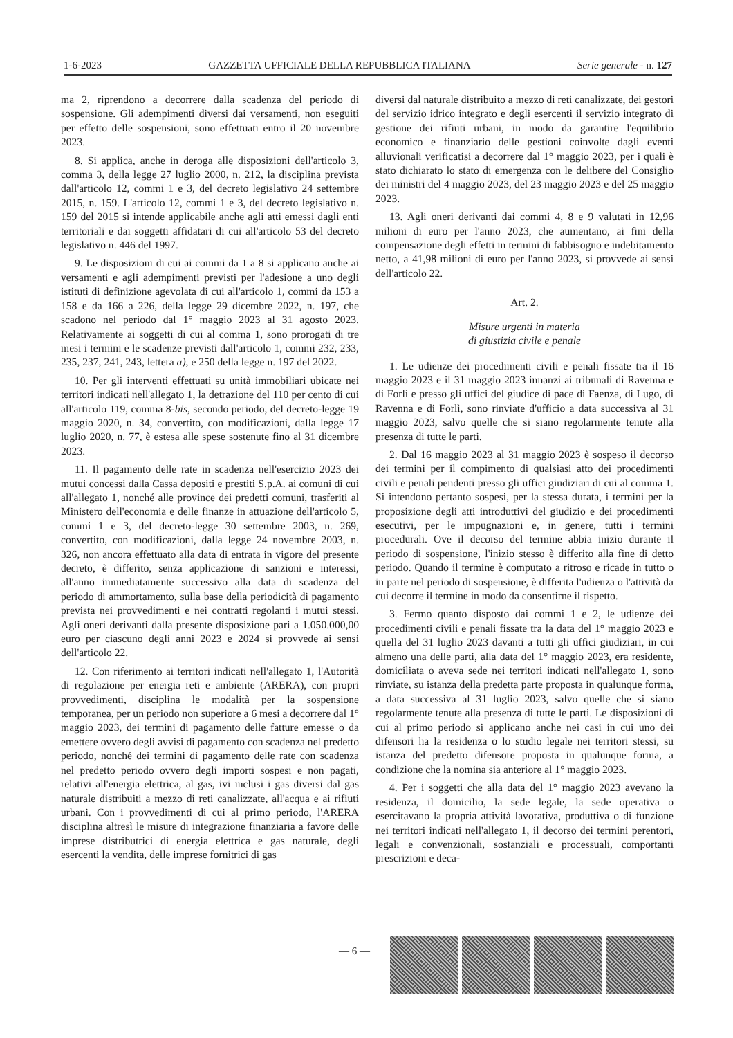1-6-2023 GAZZETTA UFFICIALE DELLA REPUBBLICA ITALIANA Serie generale - n. 127
ma 2, riprendono a decorrere dalla scadenza del periodo di sospensione. Gli adempimenti diversi dai versamenti, non eseguiti per effetto delle sospensioni, sono effettuati entro il 20 novembre 2023.
8. Si applica, anche in deroga alle disposizioni dell'articolo 3, comma 3, della legge 27 luglio 2000, n. 212, la disciplina prevista dall'articolo 12, commi 1 e 3, del decreto legislativo 24 settembre 2015, n. 159. L'articolo 12, commi 1 e 3, del decreto legislativo n. 159 del 2015 si intende applicabile anche agli atti emessi dagli enti territoriali e dai soggetti affidatari di cui all'articolo 53 del decreto legislativo n. 446 del 1997.
9. Le disposizioni di cui ai commi da 1 a 8 si applicano anche ai versamenti e agli adempimenti previsti per l'adesione a uno degli istituti di definizione agevolata di cui all'articolo 1, commi da 153 a 158 e da 166 a 226, della legge 29 dicembre 2022, n. 197, che scadono nel periodo dal 1° maggio 2023 al 31 agosto 2023. Relativamente ai soggetti di cui al comma 1, sono prorogati di tre mesi i termini e le scadenze previsti dall'articolo 1, commi 232, 233, 235, 237, 241, 243, lettera a), e 250 della legge n. 197 del 2022.
10. Per gli interventi effettuati su unità immobiliari ubicate nei territori indicati nell'allegato 1, la detrazione del 110 per cento di cui all'articolo 119, comma 8-bis, secondo periodo, del decreto-legge 19 maggio 2020, n. 34, convertito, con modificazioni, dalla legge 17 luglio 2020, n. 77, è estesa alle spese sostenute fino al 31 dicembre 2023.
11. Il pagamento delle rate in scadenza nell'esercizio 2023 dei mutui concessi dalla Cassa depositi e prestiti S.p.A. ai comuni di cui all'allegato 1, nonché alle province dei predetti comuni, trasferiti al Ministero dell'economia e delle finanze in attuazione dell'articolo 5, commi 1 e 3, del decreto-legge 30 settembre 2003, n. 269, convertito, con modificazioni, dalla legge 24 novembre 2003, n. 326, non ancora effettuato alla data di entrata in vigore del presente decreto, è differito, senza applicazione di sanzioni e interessi, all'anno immediatamente successivo alla data di scadenza del periodo di ammortamento, sulla base della periodicità di pagamento prevista nei provvedimenti e nei contratti regolanti i mutui stessi. Agli oneri derivanti dalla presente disposizione pari a 1.050.000,00 euro per ciascuno degli anni 2023 e 2024 si provvede ai sensi dell'articolo 22.
12. Con riferimento ai territori indicati nell'allegato 1, l'Autorità di regolazione per energia reti e ambiente (ARERA), con propri provvedimenti, disciplina le modalità per la sospensione temporanea, per un periodo non superiore a 6 mesi a decorrere dal 1° maggio 2023, dei termini di pagamento delle fatture emesse o da emettere ovvero degli avvisi di pagamento con scadenza nel predetto periodo, nonché dei termini di pagamento delle rate con scadenza nel predetto periodo ovvero degli importi sospesi e non pagati, relativi all'energia elettrica, al gas, ivi inclusi i gas diversi dal gas naturale distribuiti a mezzo di reti canalizzate, all'acqua e ai rifiuti urbani. Con i provvedimenti di cui al primo periodo, l'ARERA disciplina altresì le misure di integrazione finanziaria a favore delle imprese distributrici di energia elettrica e gas naturale, degli esercenti la vendita, delle imprese fornitrici di gas
diversi dal naturale distribuito a mezzo di reti canalizzate, dei gestori del servizio idrico integrato e degli esercenti il servizio integrato di gestione dei rifiuti urbani, in modo da garantire l'equilibrio economico e finanziario delle gestioni coinvolte dagli eventi alluvionali verificatisi a decorrere dal 1° maggio 2023, per i quali è stato dichiarato lo stato di emergenza con le delibere del Consiglio dei ministri del 4 maggio 2023, del 23 maggio 2023 e del 25 maggio 2023.
13. Agli oneri derivanti dai commi 4, 8 e 9 valutati in 12,96 milioni di euro per l'anno 2023, che aumentano, ai fini della compensazione degli effetti in termini di fabbisogno e indebitamento netto, a 41,98 milioni di euro per l'anno 2023, si provvede ai sensi dell'articolo 22.
Art. 2.
Misure urgenti in materia
di giustizia civile e penale
1. Le udienze dei procedimenti civili e penali fissate tra il 16 maggio 2023 e il 31 maggio 2023 innanzi ai tribunali di Ravenna e di Forlì e presso gli uffici del giudice di pace di Faenza, di Lugo, di Ravenna e di Forlì, sono rinviate d'ufficio a data successiva al 31 maggio 2023, salvo quelle che si siano regolarmente tenute alla presenza di tutte le parti.
2. Dal 16 maggio 2023 al 31 maggio 2023 è sospeso il decorso dei termini per il compimento di qualsiasi atto dei procedimenti civili e penali pendenti presso gli uffici giudiziari di cui al comma 1. Si intendono pertanto sospesi, per la stessa durata, i termini per la proposizione degli atti introduttivi del giudizio e dei procedimenti esecutivi, per le impugnazioni e, in genere, tutti i termini procedurali. Ove il decorso del termine abbia inizio durante il periodo di sospensione, l'inizio stesso è differito alla fine di detto periodo. Quando il termine è computato a ritroso e ricade in tutto o in parte nel periodo di sospensione, è differita l'udienza o l'attività da cui decorre il termine in modo da consentirne il rispetto.
3. Fermo quanto disposto dai commi 1 e 2, le udienze dei procedimenti civili e penali fissate tra la data del 1° maggio 2023 e quella del 31 luglio 2023 davanti a tutti gli uffici giudiziari, in cui almeno una delle parti, alla data del 1° maggio 2023, era residente, domiciliata o aveva sede nei territori indicati nell'allegato 1, sono rinviate, su istanza della predetta parte proposta in qualunque forma, a data successiva al 31 luglio 2023, salvo quelle che si siano regolarmente tenute alla presenza di tutte le parti. Le disposizioni di cui al primo periodo si applicano anche nei casi in cui uno dei difensori ha la residenza o lo studio legale nei territori stessi, su istanza del predetto difensore proposta in qualunque forma, a condizione che la nomina sia anteriore al 1° maggio 2023.
4. Per i soggetti che alla data del 1° maggio 2023 avevano la residenza, il domicilio, la sede legale, la sede operativa o esercitavano la propria attività lavorativa, produttiva o di funzione nei territori indicati nell'allegato 1, il decorso dei termini perentori, legali e convenzionali, sostanziali e processuali, comportanti prescrizioni e deca-
— 6 —